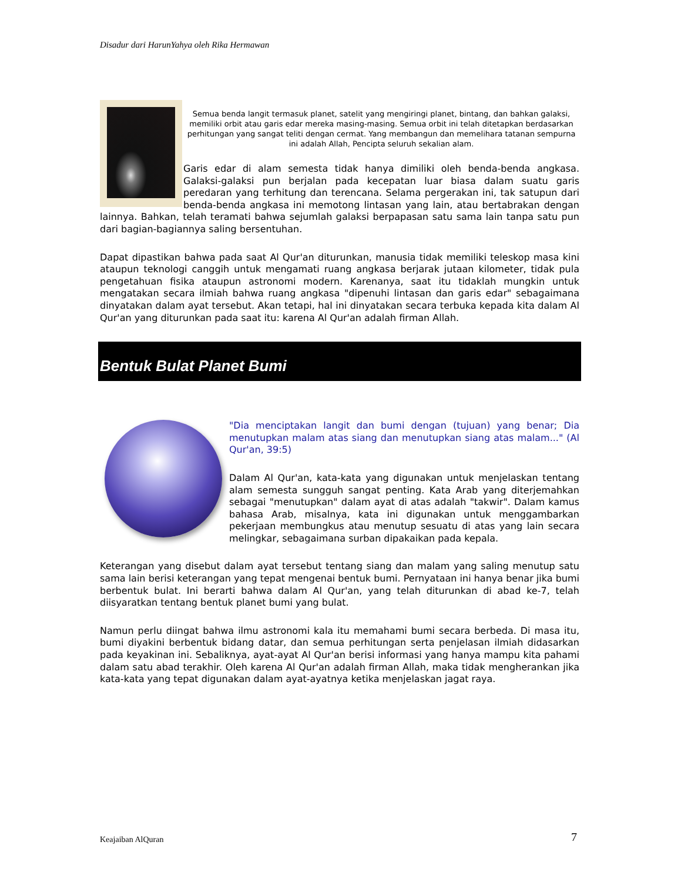Disadur dari HarunYahya oleh Rika Hermawan
Semua benda langit termasuk planet, satelit yang mengiringi planet, bintang, dan bahkan galaksi, memiliki orbit atau garis edar mereka masing-masing. Semua orbit ini telah ditetapkan berdasarkan perhitungan yang sangat teliti dengan cermat. Yang membangun dan memelihara tatanan sempurna ini adalah Allah, Pencipta seluruh sekalian alam.
Garis edar di alam semesta tidak hanya dimiliki oleh benda-benda angkasa. Galaksi-galaksi pun berjalan pada kecepatan luar biasa dalam suatu garis peredaran yang terhitung dan terencana. Selama pergerakan ini, tak satupun dari benda-benda angkasa ini memotong lintasan yang lain, atau bertabrakan dengan lainnya. Bahkan, telah teramati bahwa sejumlah galaksi berpapasan satu sama lain tanpa satu pun dari bagian-bagiannya saling bersentuhan.
Dapat dipastikan bahwa pada saat Al Qur'an diturunkan, manusia tidak memiliki teleskop masa kini ataupun teknologi canggih untuk mengamati ruang angkasa berjarak jutaan kilometer, tidak pula pengetahuan fisika ataupun astronomi modern. Karenanya, saat itu tidaklah mungkin untuk mengatakan secara ilmiah bahwa ruang angkasa "dipenuhi lintasan dan garis edar" sebagaimana dinyatakan dalam ayat tersebut. Akan tetapi, hal ini dinyatakan secara terbuka kepada kita dalam Al Qur'an yang diturunkan pada saat itu: karena Al Qur'an adalah firman Allah.
Bentuk Bulat Planet Bumi
"Dia menciptakan langit dan bumi dengan (tujuan) yang benar; Dia menutupkan malam atas siang dan menutupkan siang atas malam..." (Al Qur'an, 39:5)
Dalam Al Qur'an, kata-kata yang digunakan untuk menjelaskan tentang alam semesta sungguh sangat penting. Kata Arab yang diterjemahkan sebagai "menutupkan" dalam ayat di atas adalah "takwir". Dalam kamus bahasa Arab, misalnya, kata ini digunakan untuk menggambarkan pekerjaan membungkus atau menutup sesuatu di atas yang lain secara melingkar, sebagaimana surban dipakaikan pada kepala.
Keterangan yang disebut dalam ayat tersebut tentang siang dan malam yang saling menutup satu sama lain berisi keterangan yang tepat mengenai bentuk bumi. Pernyataan ini hanya benar jika bumi berbentuk bulat. Ini berarti bahwa dalam Al Qur'an, yang telah diturunkan di abad ke-7, telah diisyaratkan tentang bentuk planet bumi yang bulat.
Namun perlu diingat bahwa ilmu astronomi kala itu memahami bumi secara berbeda. Di masa itu, bumi diyakini berbentuk bidang datar, dan semua perhitungan serta penjelasan ilmiah didasarkan pada keyakinan ini. Sebaliknya, ayat-ayat Al Qur'an berisi informasi yang hanya mampu kita pahami dalam satu abad terakhir. Oleh karena Al Qur'an adalah firman Allah, maka tidak mengherankan jika kata-kata yang tepat digunakan dalam ayat-ayatnya ketika menjelaskan jagat raya.
Keajaiban AlQuran 7